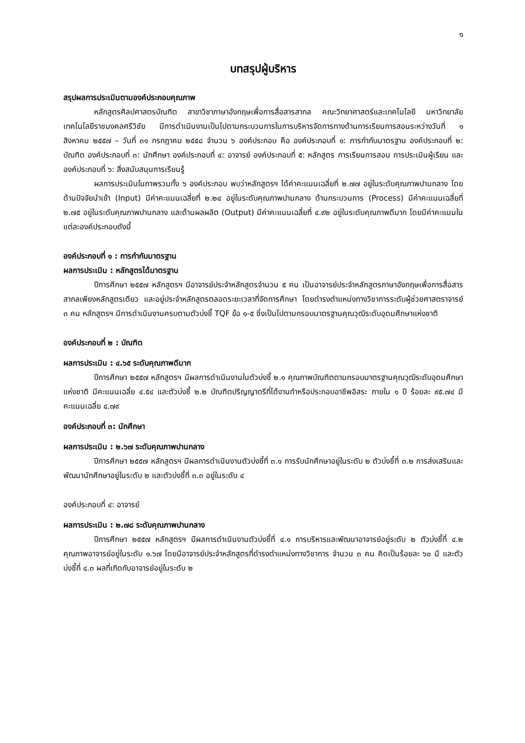๑
บทสรุปผู้บริหาร
สรุปผลการประเมินตามองค์ประกอบคุณภาพ
หลักสูตรศิลปศาสตรบัณฑิต สาขาวิชาภาษาอังกฤษเพื่อการสื่อสารสากล คณะวิทยาศาสตร์และเทคโนโลยี มหาวิทยาลัยเทคโนโลยีราชมงคลศรีวิชัย มีการดำเนินงานเป็นไปตามกระบวนการในการบริหารจัดการทางด้านการเรียนการสอนระหว่างวันที่ ๑ สิงหาคม ๒๕๕๗ – วันที่ ๓๑ กรกฎาคม ๒๕๕๘ จำนวน ๖ องค์ประกอบ คือ องค์ประกอบที่ ๑: การกำกับมาตรฐาน องค์ประกอบที่ ๒: บัณฑิต องค์ประกอบที่ ๓: นักศึกษา องค์ประกอบที่ ๔: อาจารย์ องค์ประกอบที่ ๕: หลักสูตร การเรียนการสอน การประเมินผู้เรียน และองค์ประกอบที่ ๖: สิ่งสนับสนุนการเรียนรู้
ผลการประเมินในภาพรวมทั้ง ๖ องค์ประกอบ พบว่าหลักสูตรฯ ได้ค่าคะแนนเฉลี่ยที่ ๒.๗๗ อยู่ในระดับคุณภาพปานกลาง โดยด้านปัจจัยนำเข้า (Input) มีค่าคะแนนเฉลี่ยที่ ๒.๒๔ อยู่ในระดับคุณภาพปานกลาง ด้านกระบวนการ (Process) มีค่าคะแนนเฉลี่ยที่ ๒.๗๕ อยู่ในระดับคุณภาพปานกลาง และด้านผลผลิต (Output) มีค่าคะแนนเฉลี่ยที่ ๔.๙๒ อยู่ในระดับคุณภาพดีมาก โดยมีค่าคะแนนในแต่ละองค์ประกอบดังนี้
องค์ประกอบที่ ๑ : การกำกับมาตรฐาน
ผลการประเมิน : หลักสูตรได้มาตรฐาน
ปีการศึกษา ๒๕๕๗ หลักสูตรฯ มีอาจารย์ประจำหลักสูตรจำนวน ๕ คน เป็นอาจารย์ประจำหลักสูตรภาษาอังกฤษเพื่อการสื่อสารสากลเพียงหลักสูตรเดียว และอยู่ประจำหลักสูตรตลอดระยะเวลาที่จัดการศึกษา โดยดำรงตำแหน่งทางวิชาการระดับผู้ช่วยศาสตราจารย์ ๓ คน หลักสูตรฯ มีการดำเนินงานครบตามตัวบ่งชี้ TQF ข้อ ๑-๕ ซึ่งเป็นไปตามกรอบมาตรฐานคุณวุฒิระดับอุดมศึกษาแห่งชาติ
องค์ประกอบที่ ๒ : บัณฑิต
ผลการประเมิน : ๔.๖๕ ระดับคุณภาพดีมาก
ปีการศึกษา ๒๕๕๗ หลักสูตรฯ มีผลการดำเนินงานในตัวบ่งชี้ ๒.๑ คุณภาพบัณฑิตตามกรอบมาตรฐานคุณวุฒิระดับอุดมศึกษาแห่งชาติ มีคะแนนเฉลี่ย ๔.๕๔ และตัวบ่งชี้ ๒.๒ บัณฑิตปริญญาตรีที่ได้งานทำหรือประกอบอาชีพอิสระ ภายใน ๑ ปี ร้อยละ ๙๕.๗๔ มีคะแนนเฉลี่ย ๔.๗๙
องค์ประกอบที่ ๓: นักศึกษา
ผลการประเมิน : ๒.๖๗ ระดับคุณภาพปานกลาง
ปีการศึกษา ๒๕๕๗ หลักสูตรฯ มีผลการดำเนินงานตัวบ่งชี้ที่ ๓.๑ การรับนักศึกษาอยู่ในระดับ ๒ ตัวบ่งชี้ที่ ๓.๒ การส่งเสริมและพัฒนานักศึกษาอยู่ในระดับ ๒ และตัวบ่งชี้ที่ ๓.๓ อยู่ในระดับ ๔
องค์ประกอบที่ ๔: อาจารย์
ผลการประเมิน : ๒.๗๘ ระดับคุณภาพปานกลาง
ปีการศึกษา ๒๕๕๗ หลักสูตรฯ มีผลการดำเนินงานตัวบ่งชี้ที่ ๔.๑ การบริหารและพัฒนาอาจารย์อยู่ระดับ ๒ ตัวบ่งชี้ที่ ๔.๒ คุณภาพอาจารย์อยู่ในระดับ ๑.๖๗ โดยมีอาจารย์ประจำหลักสูตรที่ดำรงตำแหน่งทางวิชาการ จำนวน ๓ คน คิดเป็นร้อยละ ๖๐ มี และตัวบ่งชี้ที่ ๔.๓ ผลที่เกิดกับอาจารย์อยู่ในระดับ ๒